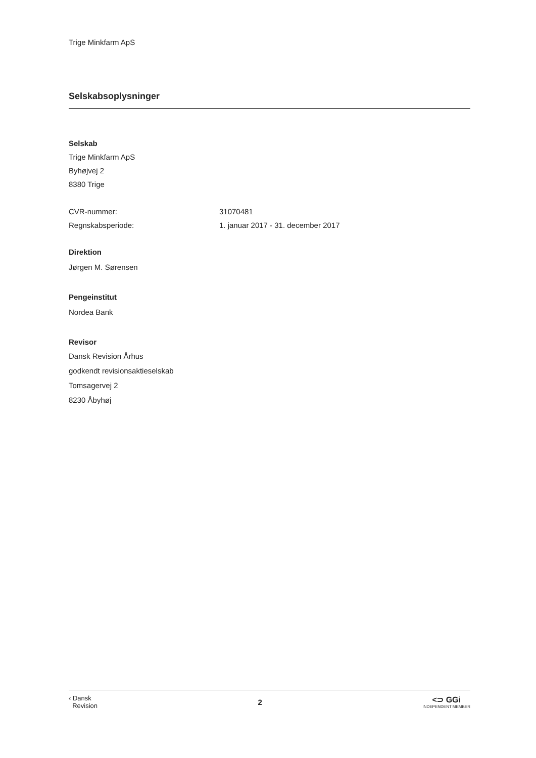Trige Minkfarm ApS
Selskabsoplysninger
Selskab
Trige Minkfarm ApS
Byhøjvej 2
8380 Trige
CVR-nummer: 31070481
Regnskabsperiode: 1. januar 2017 - 31. december 2017
Direktion
Jørgen M. Sørensen
Pengeinstitut
Nordea Bank
Revisor
Dansk Revision Århus
godkendt revisionsaktieselskab
Tomsagervej 2
8230 Åbyhøj
‹ Dansk
Revision
2
<⊃ GGi
INDEPENDENT MEMBER